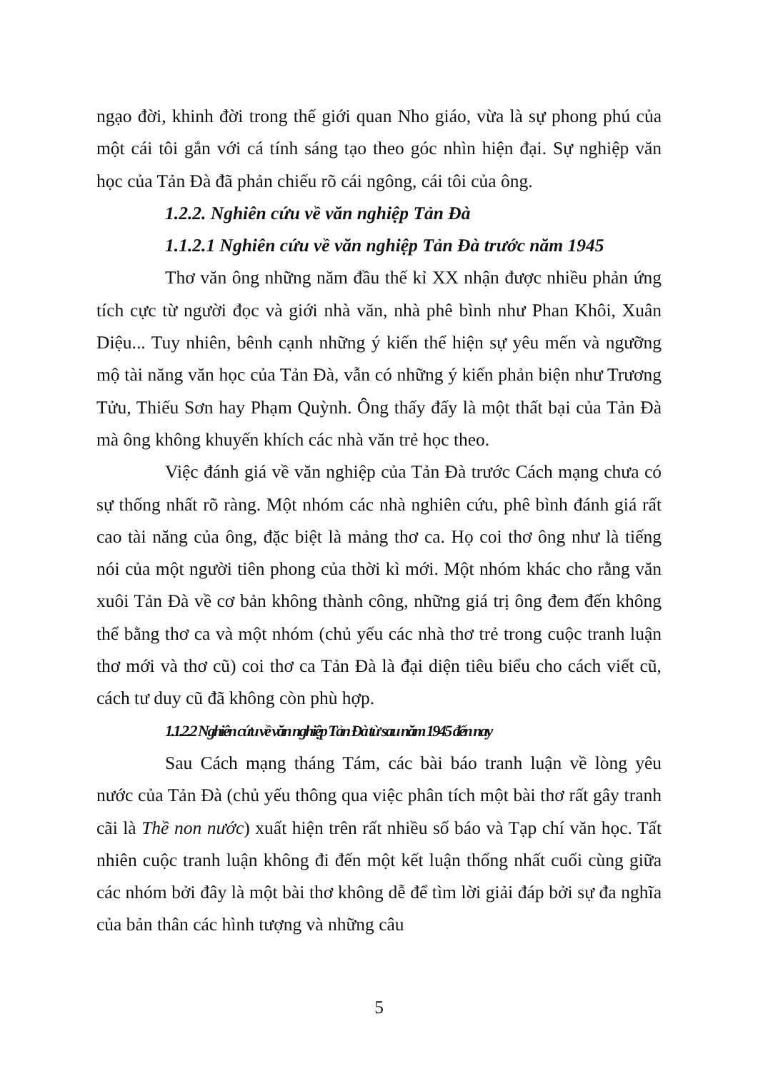ngạo đời, khinh đời trong thế giới quan Nho giáo, vừa là sự phong phú của một cái tôi gắn với cá tính sáng tạo theo góc nhìn hiện đại. Sự nghiệp văn học của Tản Đà đã phản chiếu rõ cái ngông, cái tôi của ông.
1.2.2. Nghiên cứu về văn nghiệp Tản Đà
1.1.2.1 Nghiên cứu về văn nghiệp Tản Đà trước năm 1945
Thơ văn ông những năm đầu thế kỉ XX nhận được nhiều phản ứng tích cực từ người đọc và giới nhà văn, nhà phê bình như Phan Khôi, Xuân Diệu... Tuy nhiên, bênh cạnh những ý kiến thể hiện sự yêu mến và ngưỡng mộ tài năng văn học của Tản Đà, vẫn có những ý kiến phản biện như Trương Tửu, Thiếu Sơn hay Phạm Quỳnh. Ông thấy đấy là một thất bại của Tản Đà mà ông không khuyến khích các nhà văn trẻ học theo.
Việc đánh giá về văn nghiệp của Tản Đà trước Cách mạng chưa có sự thống nhất rõ ràng. Một nhóm các nhà nghiên cứu, phê bình đánh giá rất cao tài năng của ông, đặc biệt là mảng thơ ca. Họ coi thơ ông như là tiếng nói của một người tiên phong của thời kì mới. Một nhóm khác cho rằng văn xuôi Tản Đà về cơ bản không thành công, những giá trị ông đem đến không thể bằng thơ ca và một nhóm (chủ yếu các nhà thơ trẻ trong cuộc tranh luận thơ mới và thơ cũ) coi thơ ca Tản Đà là đại diện tiêu biểu cho cách viết cũ, cách tư duy cũ đã không còn phù hợp.
1.1.2.2 Nghiên cứu về văn nghiệp Tản Đà từ sau năm 1945 đến nay
Sau Cách mạng tháng Tám, các bài báo tranh luận về lòng yêu nước của Tản Đà (chủ yếu thông qua việc phân tích một bài thơ rất gây tranh cãi là Thề non nước) xuất hiện trên rất nhiều số báo và Tạp chí văn học. Tất nhiên cuộc tranh luận không đi đến một kết luận thống nhất cuối cùng giữa các nhóm bởi đây là một bài thơ không dễ để tìm lời giải đáp bởi sự đa nghĩa của bản thân các hình tượng và những câu
5